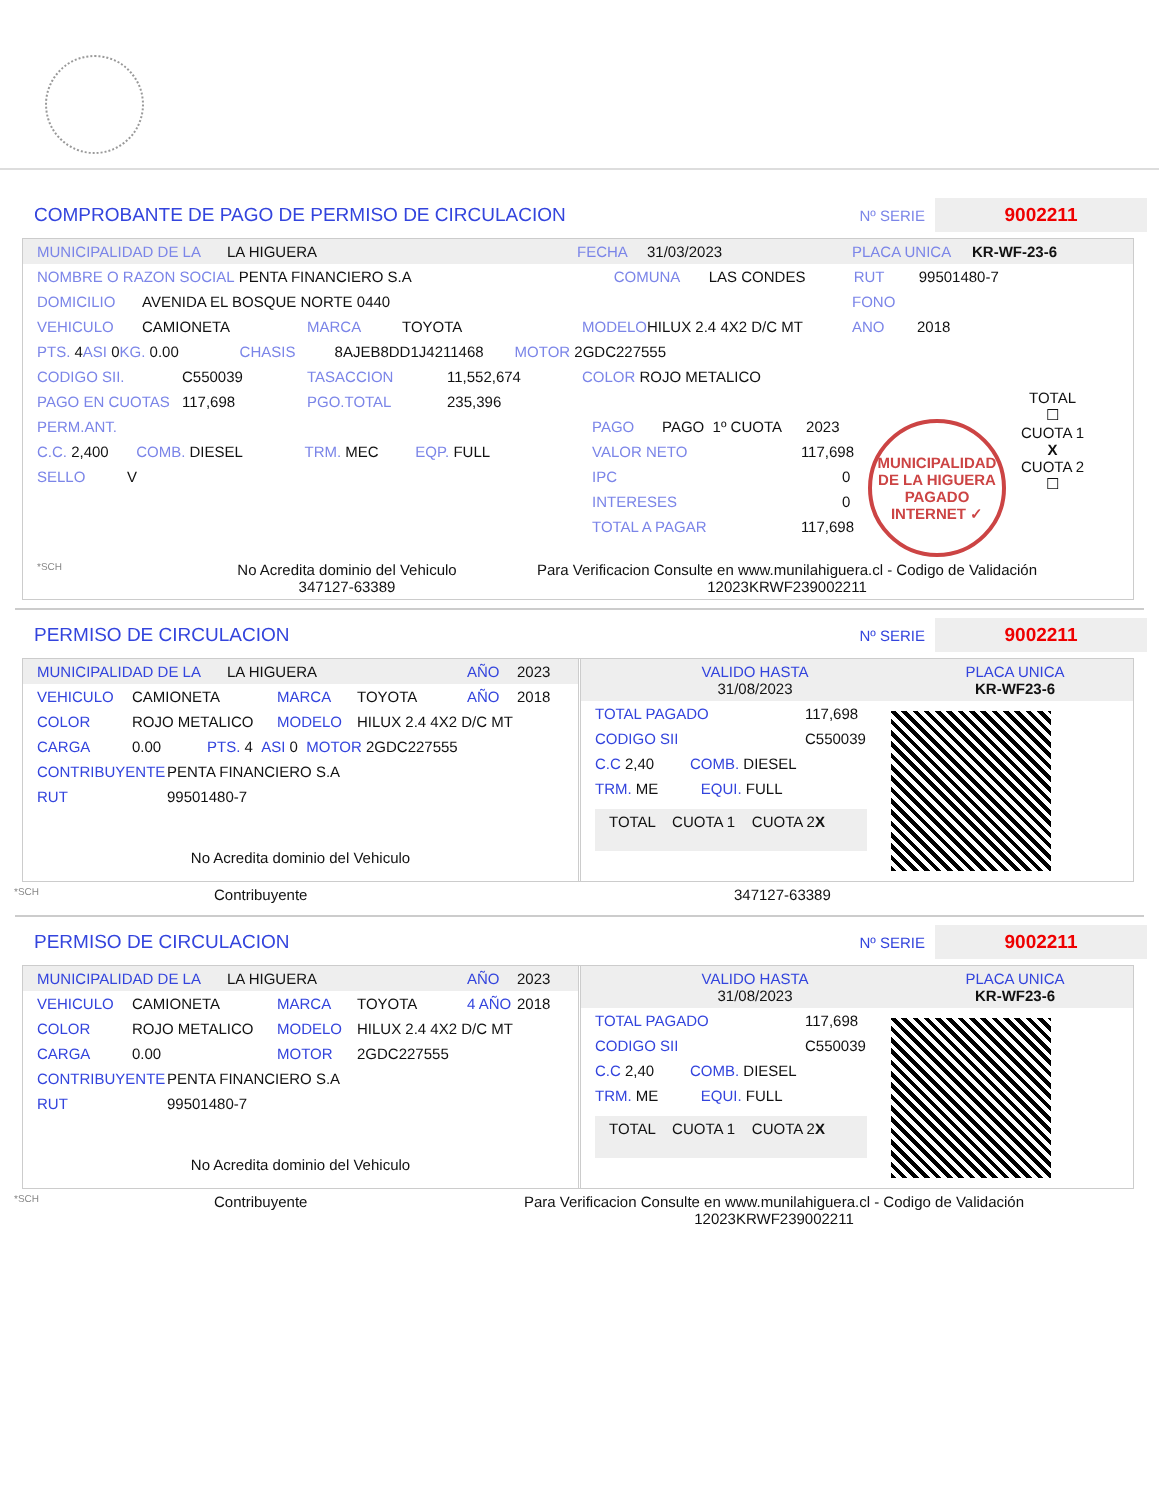COMPROBANTE DE PAGO DE PERMISO DE CIRCULACION
Nº SERIE 9002211
MUNICIPALIDAD DE LA LA HIGUERA FECHA 31/03/2023 PLACA UNICA KR-WF-23-6
NOMBRE O RAZON SOCIAL PENTA FINANCIERO S.A COMUNA LAS CONDES RUT 99501480-7
DOMICILIO AVENIDA EL BOSQUE NORTE 0440 FONO
VEHICULO CAMIONETA MARCA TOYOTA MODELO HILUX 2.4 4X2 D/C MT ANO 2018
PTS. 4 ASI 0 KG. 0.00 CHASIS 8AJEB8DD1J4211468 MOTOR 2GDC227555
CODIGO SII. C550039 TASACCION 11,552,674 COLOR ROJO METALICO
PAGO EN CUOTAS 117,698 PGO.TOTAL 235,396
PERM.ANT.
C.C. 2,400 COMB. DIESEL TRM. MEC EQP. FULL
SELLO V
PAGO PAGO 1º CUOTA 2023
VALOR NETO 117,698
IPC 0
INTERESES 0
TOTAL A PAGAR 117,698
MUNICIPALIDAD DE LA HIGUERA
PAGADO INTERNET ✓
TOTAL
☐
CUOTA 1
X
CUOTA 2
☐
*SCH No Acredita dominio del Vehiculo
347127-63389 Para Verificacion Consulte en www.munilahiguera.cl - Codigo de Validación
12023KRWF239002211
PERMISO DE CIRCULACION
Nº SERIE 9002211
MUNICIPALIDAD DE LA LA HIGUERA AÑO 2023
VEHICULO CAMIONETA MARCA TOYOTA AÑO 2018
COLOR ROJO METALICO MODELO HILUX 2.4 4X2 D/C MT
CARGA 0.00 PTS. 4 ASI 0 MOTOR 2GDC227555
CONTRIBUYENTE PENTA FINANCIERO S.A
RUT 99501480-7
No Acredita dominio del Vehiculo
VALIDO HASTA
31/08/2023 PLACA UNICA
KR-WF23-6
TOTAL PAGADO 117,698
CODIGO SII C550039
C.C 2,40 COMB. DIESEL
TRM. ME EQUI. FULL
TOTAL CUOTA 1 CUOTA 2
X
*SCH Contribuyente 347127-63389
PERMISO DE CIRCULACION
Nº SERIE 9002211
MUNICIPALIDAD DE LA LA HIGUERA AÑO 2023
VEHICULO CAMIONETA MARCA TOYOTA 4 AÑO 2018
COLOR ROJO METALICO MODELO HILUX 2.4 4X2 D/C MT
CARGA 0.00 MOTOR 2GDC227555
CONTRIBUYENTE PENTA FINANCIERO S.A
RUT 99501480-7
No Acredita dominio del Vehiculo
VALIDO HASTA
31/08/2023 PLACA UNICA
KR-WF23-6
TOTAL PAGADO 117,698
CODIGO SII C550039
C.C 2,40 COMB. DIESEL
TRM. ME EQUI. FULL
TOTAL CUOTA 1 CUOTA 2
X
*SCH Contribuyente Para Verificacion Consulte en www.munilahiguera.cl - Codigo de Validación
12023KRWF239002211